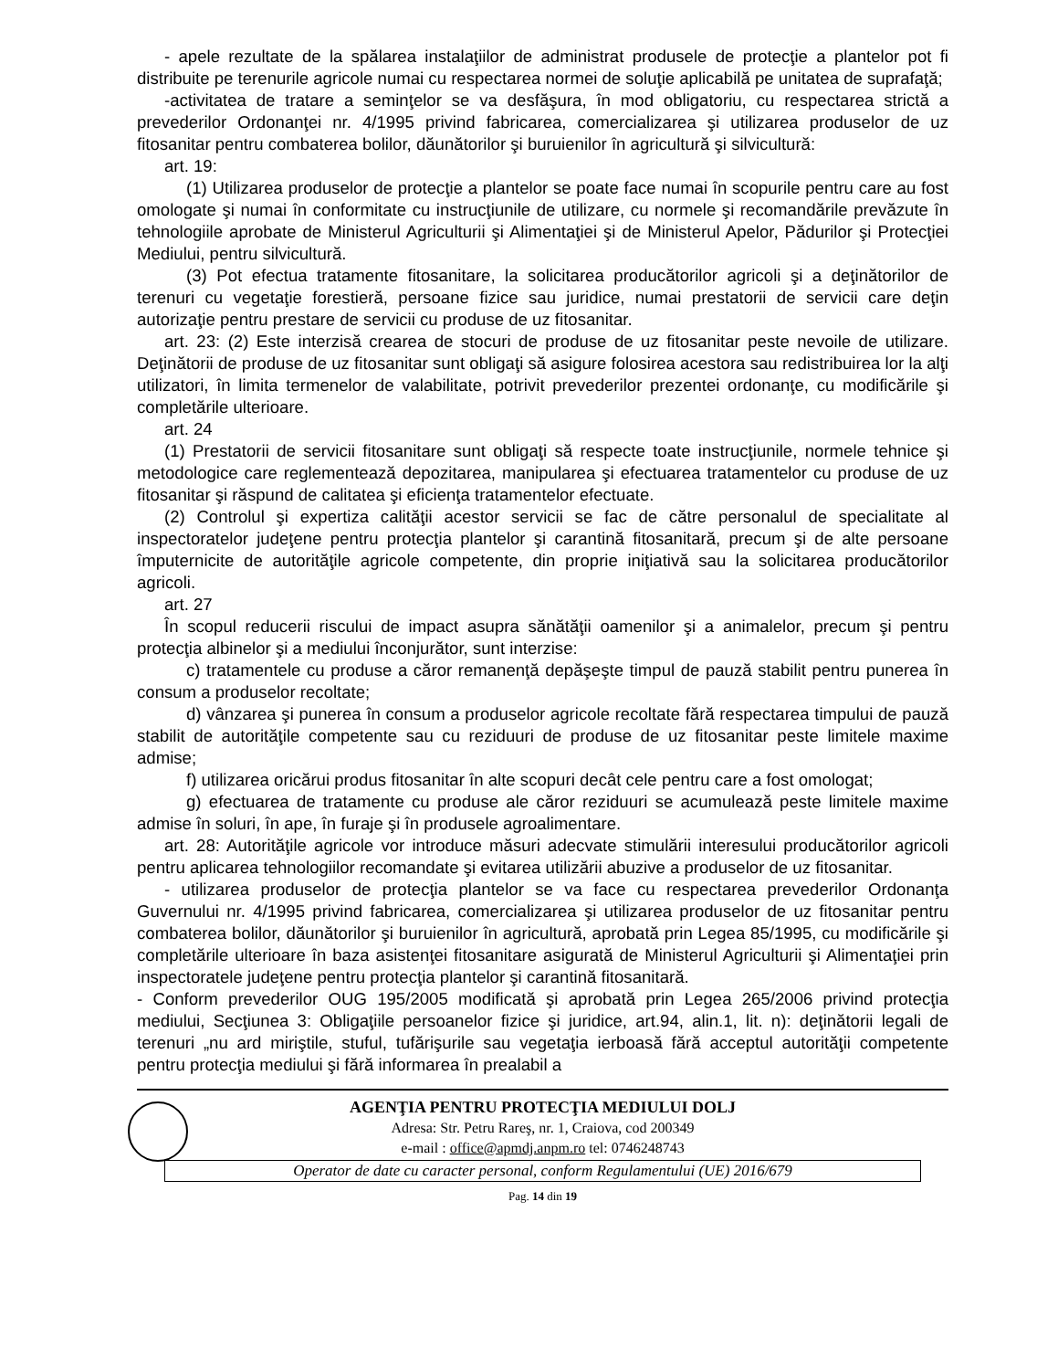- apele rezultate de la spălarea instalaţiilor de administrat produsele de protecţie a plantelor pot fi distribuite pe terenurile agricole numai cu respectarea normei de soluţie aplicabilă pe unitatea de suprafaţă;
-activitatea de tratare a seminţelor se va desfăşura, în mod obligatoriu, cu respectarea strictă a prevederilor Ordonanţei nr. 4/1995 privind fabricarea, comercializarea şi utilizarea produselor de uz fitosanitar pentru combaterea bolilor, dăunătorilor şi buruienilor în agricultură şi silvicultură:
art. 19:
(1) Utilizarea produselor de protecţie a plantelor se poate face numai în scopurile pentru care au fost omologate şi numai în conformitate cu instrucţiunile de utilizare, cu normele şi recomandările prevăzute în tehnologiile aprobate de Ministerul Agriculturii şi Alimentaţiei şi de Ministerul Apelor, Pădurilor şi Protecţiei Mediului, pentru silvicultură.
(3) Pot efectua tratamente fitosanitare, la solicitarea producătorilor agricoli şi a deţinătorilor de terenuri cu vegetaţie forestieră, persoane fizice sau juridice, numai prestatorii de servicii care deţin autorizaţie pentru prestare de servicii cu produse de uz fitosanitar.
art. 23: (2) Este interzisă crearea de stocuri de produse de uz fitosanitar peste nevoile de utilizare. Deţinătorii de produse de uz fitosanitar sunt obligaţi să asigure folosirea acestora sau redistribuirea lor la alţi utilizatori, în limita termenelor de valabilitate, potrivit prevederilor prezentei ordonanţe, cu modificările şi completările ulterioare.
art. 24
(1) Prestatorii de servicii fitosanitare sunt obligaţi să respecte toate instrucţiunile, normele tehnice şi metodologice care reglementează depozitarea, manipularea şi efectuarea tratamentelor cu produse de uz fitosanitar şi răspund de calitatea şi eficienţa tratamentelor efectuate.
(2) Controlul şi expertiza calităţii acestor servicii se fac de către personalul de specialitate al inspectoratelor judeţene pentru protecţia plantelor şi carantină fitosanitară, precum şi de alte persoane împuternicite de autorităţile agricole competente, din proprie iniţiativă sau la solicitarea producătorilor agricoli.
art. 27
În scopul reducerii riscului de impact asupra sănătăţii oamenilor şi a animalelor, precum şi pentru protecţia albinelor şi a mediului înconjurător, sunt interzise:
c) tratamentele cu produse a căror remanenţă depăşeşte timpul de pauză stabilit pentru punerea în consum a produselor recoltate;
d) vânzarea şi punerea în consum a produselor agricole recoltate fără respectarea timpului de pauză stabilit de autorităţile competente sau cu reziduuri de produse de uz fitosanitar peste limitele maxime admise;
f) utilizarea oricărui produs fitosanitar în alte scopuri decât cele pentru care a fost omologat;
g) efectuarea de tratamente cu produse ale căror reziduuri se acumulează peste limitele maxime admise în soluri, în ape, în furaje şi în produsele agroalimentare.
art. 28: Autorităţile agricole vor introduce măsuri adecvate stimulării interesului producătorilor agricoli pentru aplicarea tehnologiilor recomandate şi evitarea utilizării abuzive a produselor de uz fitosanitar.
- utilizarea produselor de protecţia plantelor se va face cu respectarea prevederilor Ordonanţa Guvernului nr. 4/1995 privind fabricarea, comercializarea şi utilizarea produselor de uz fitosanitar pentru combaterea bolilor, dăunătorilor şi buruienilor în agricultură, aprobată prin Legea 85/1995, cu modificările şi completările ulterioare în baza asistenţei fitosanitare asigurată de Ministerul Agriculturii şi Alimentaţiei prin inspectoratele judeţene pentru protecţia plantelor şi carantină fitosanitară.
- Conform prevederilor OUG 195/2005 modificată şi aprobată prin Legea 265/2006 privind protecţia mediului, Secţiunea 3: Obligaţiile persoanelor fizice şi juridice, art.94, alin.1, lit. n): deţinătorii legali de terenuri „nu ard miriştile, stuful, tufărişurile sau vegetaţia ierboasă fără acceptul autorităţii competente pentru protecţia mediului şi fără informarea în prealabil a
AGENŢIA PENTRU PROTECŢIA MEDIULUI DOLJ
Adresa: Str. Petru Rareş, nr. 1, Craiova, cod 200349
e-mail : office@apmdj.anpm.ro tel: 0746248743
Operator de date cu caracter personal, conform Regulamentului (UE) 2016/679
Pag. 14 din 19